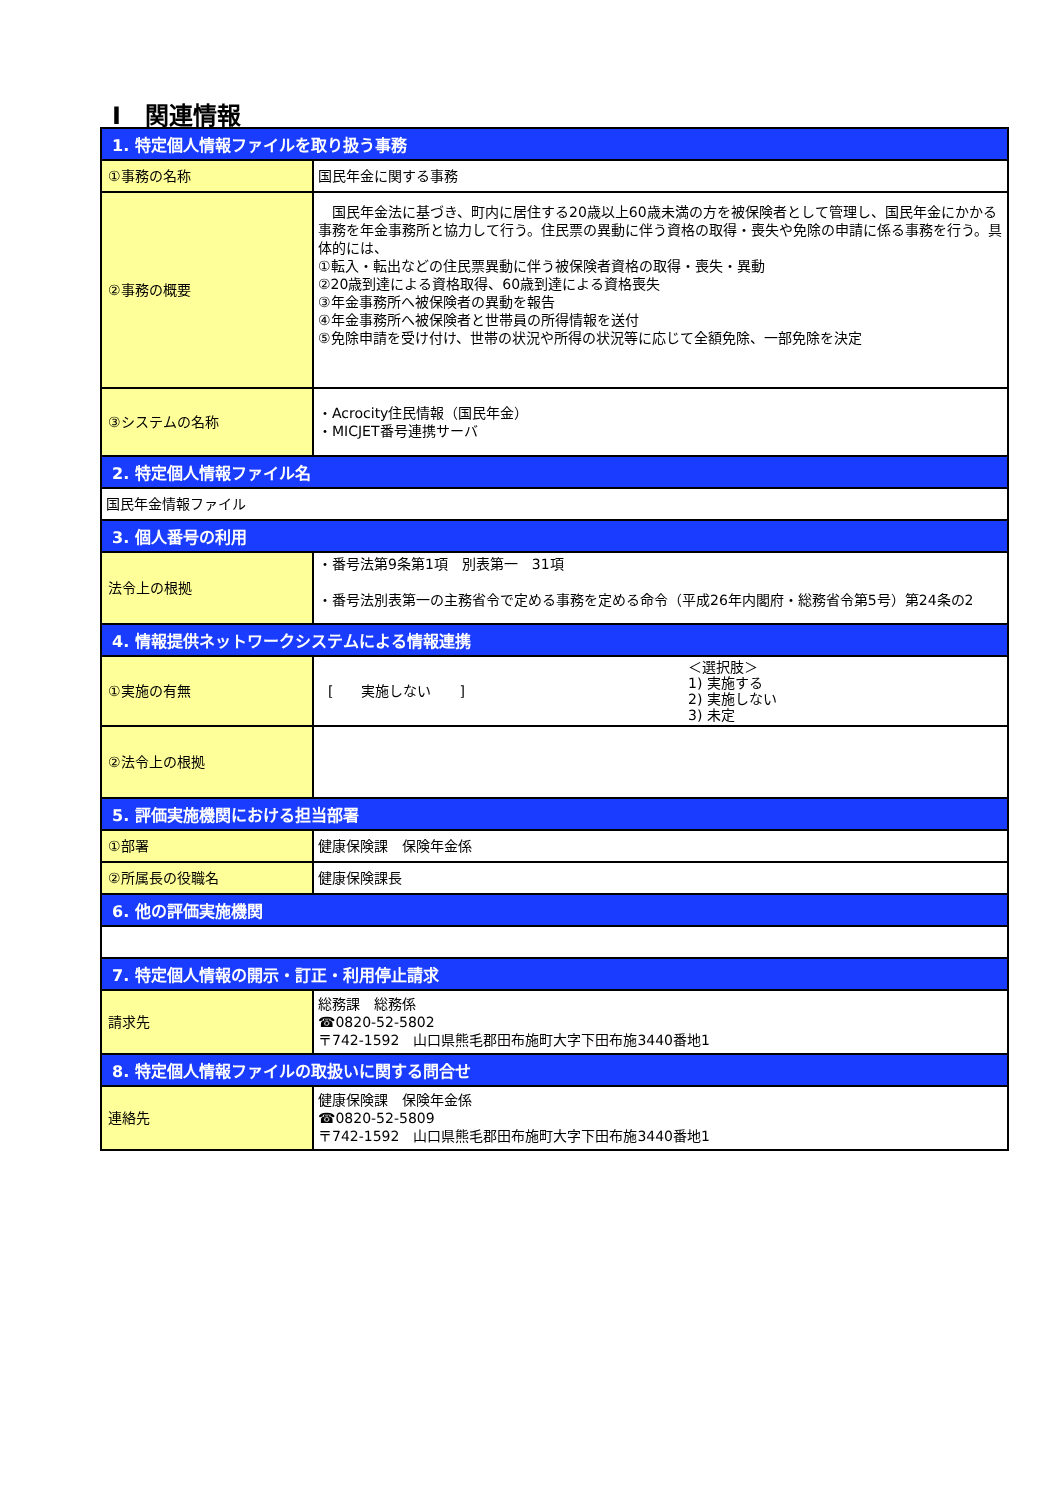Ⅰ　関連情報
| 1. 特定個人情報ファイルを取り扱う事務 | |
| --- | --- |
| ①事務の名称 | 国民年金に関する事務 |
| ②事務の概要 | 国民年金法に基づき、町内に居住する20歳以上60歳未満の方を被保険者として管理し、国民年金にかかる事務を年金事務所と協力して行う。住民票の異動に伴う資格の取得・喪失や免除の申請に係る事務を行う。具体的には、 ①転入・転出などの住民票異動に伴う被保険者資格の取得・喪失・異動 ②20歳到達による資格取得、60歳到達による資格喪失 ③年金事務所へ被保険者の異動を報告 ④年金事務所へ被保険者と世帯員の所得情報を送付 ⑤免除申請を受け付け、世帯の状況や所得の状況等に応じて全額免除、一部免除を決定 |
| ③システムの名称 | ・Acrocity住民情報（国民年金） ・MICJET番号連携サーバ |
| 2. 特定個人情報ファイル名 | |
| 国民年金情報ファイル | |
| 3. 個人番号の利用 | |
| 法令上の根拠 | ・番号法第9条第1項 別表第一 31項 ・番号法別表第一の主務省令で定める事務を定める命令（平成26年内閣府・総務省令第5号）第24条の2 |
| 4. 情報提供ネットワークシステムによる情報連携 | |
| ①実施の有無 | [ 実施しない ] ＜選択肢＞ 1) 実施する 2) 実施しない 3) 未定 |
| ②法令上の根拠 | |
| 5. 評価実施機関における担当部署 | |
| ①部署 | 健康保険課 保険年金係 |
| ②所属長の役職名 | 健康保険課長 |
| 6. 他の評価実施機関 | |
| 7. 特定個人情報の開示・訂正・利用停止請求 | |
| 請求先 | 総務課 総務係 ☎0820-52-5802 〒742-1592 山口県熊毛郡田布施町大字下田布施3440番地1 |
| 8. 特定個人情報ファイルの取扱いに関する問合せ | |
| 連絡先 | 健康保険課 保険年金係 ☎0820-52-5809 〒742-1592 山口県熊毛郡田布施町大字下田布施3440番地1 |